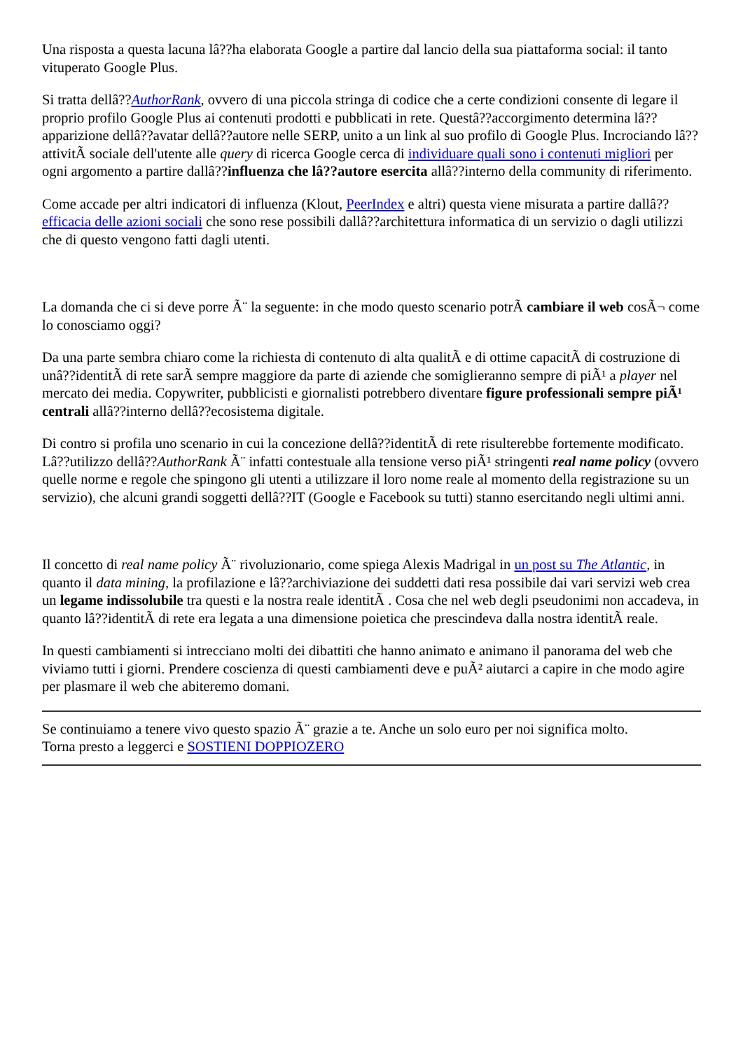Una risposta a questa lacuna lâ??ha elaborata Google a partire dal lancio della sua piattaforma social: il tanto vituperato Google Plus.
Si tratta dellâ??AuthorRank, ovvero di una piccola stringa di codice che a certe condizioni consente di legare il proprio profilo Google Plus ai contenuti prodotti e pubblicati in rete. Questâ??accorgimento determina lâ??apparizione dellâ??avatar dellâ??autore nelle SERP, unito a un link al suo profilo di Google Plus. Incrociando lâ??attivitÃ sociale dell'utente alle query di ricerca Google cerca di individuare quali sono i contenuti migliori per ogni argomento a partire dallâ??influenza che lâ??autore esercita allâ??interno della community di riferimento.
Come accade per altri indicatori di influenza (Klout, PeerIndex e altri) questa viene misurata a partire dallâ?? efficacia delle azioni sociali che sono rese possibili dallâ??architettura informatica di un servizio o dagli utilizzi che di questo vengono fatti dagli utenti.
La domanda che ci si deve porre Ã¨ la seguente: in che modo questo scenario potrÃ cambiare il web cosÃ¬ come lo conosciamo oggi?
Da una parte sembra chiaro come la richiesta di contenuto di alta qualitÃ e di ottime capacitÃ di costruzione di unâ??identitÃ di rete sarÃ sempre maggiore da parte di aziende che somiglieranno sempre di piÃ¹ a player nel mercato dei media. Copywriter, pubblicisti e giornalisti potrebbero diventare figure professionali sempre piÃ¹ centrali allâ??interno dellâ??ecosistema digitale.
Di contro si profila uno scenario in cui la concezione dellâ??identitÃ di rete risulterebbe fortemente modificato. Lâ??utilizzo dellâ??AuthorRank Ã¨ infatti contestuale alla tensione verso piÃ¹ stringenti real name policy (ovvero quelle norme e regole che spingono gli utenti a utilizzare il loro nome reale al momento della registrazione su un servizio), che alcuni grandi soggetti dellâ??IT (Google e Facebook su tutti) stanno esercitando negli ultimi anni.
Il concetto di real name policy Ã¨ rivoluzionario, come spiega Alexis Madrigal in un post su The Atlantic, in quanto il data mining, la profilazione e lâ??archiviazione dei suddetti dati resa possibile dai vari servizi web crea un legame indissolubile tra questi e la nostra reale identitÃ . Cosa che nel web degli pseudonimi non accadeva, in quanto lâ??identitÃ di rete era legata a una dimensione poietica che prescindeva dalla nostra identitÃ reale.
In questi cambiamenti si intrecciano molti dei dibattiti che hanno animato e animano il panorama del web che viviamo tutti i giorni. Prendere coscienza di questi cambiamenti deve e puÃ² aiutarci a capire in che modo agire per plasmare il web che abiteremo domani.
Se continuiamo a tenere vivo questo spazio Ã¨ grazie a te. Anche un solo euro per noi significa molto.
Torna presto a leggerci e SOSTIENI DOPPIOZERO